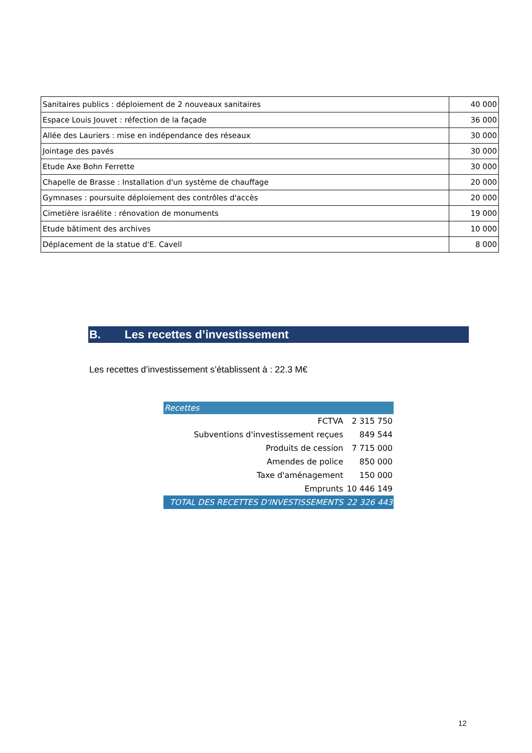| Sanitaires publics : déploiement de 2 nouveaux sanitaires | 40 000 |
| Espace Louis Jouvet : réfection de la façade | 36 000 |
| Allée des Lauriers : mise en indépendance des réseaux | 30 000 |
| Jointage des pavés | 30 000 |
| Etude Axe Bohn Ferrette | 30 000 |
| Chapelle de Brasse : Installation d'un système de chauffage | 20 000 |
| Gymnases : poursuite déploiement des contrôles d'accès | 20 000 |
| Cimetière israélite : rénovation de monuments | 19 000 |
| Etude bâtiment des archives | 10 000 |
| Déplacement de la statue d'E. Cavell | 8 000 |
B. Les recettes d’investissement
Les recettes d’investissement s’établissent à : 22.3 M€
| Recettes | |
| FCTVA | 2 315 750 |
| Subventions d'investissement reçues | 849 544 |
| Produits de cession | 7 715 000 |
| Amendes de police | 850 000 |
| Taxe d'aménagement | 150 000 |
| Emprunts | 10 446 149 |
| TOTAL DES RECETTES D'INVESTISSEMENTS | 22 326 443 |
12